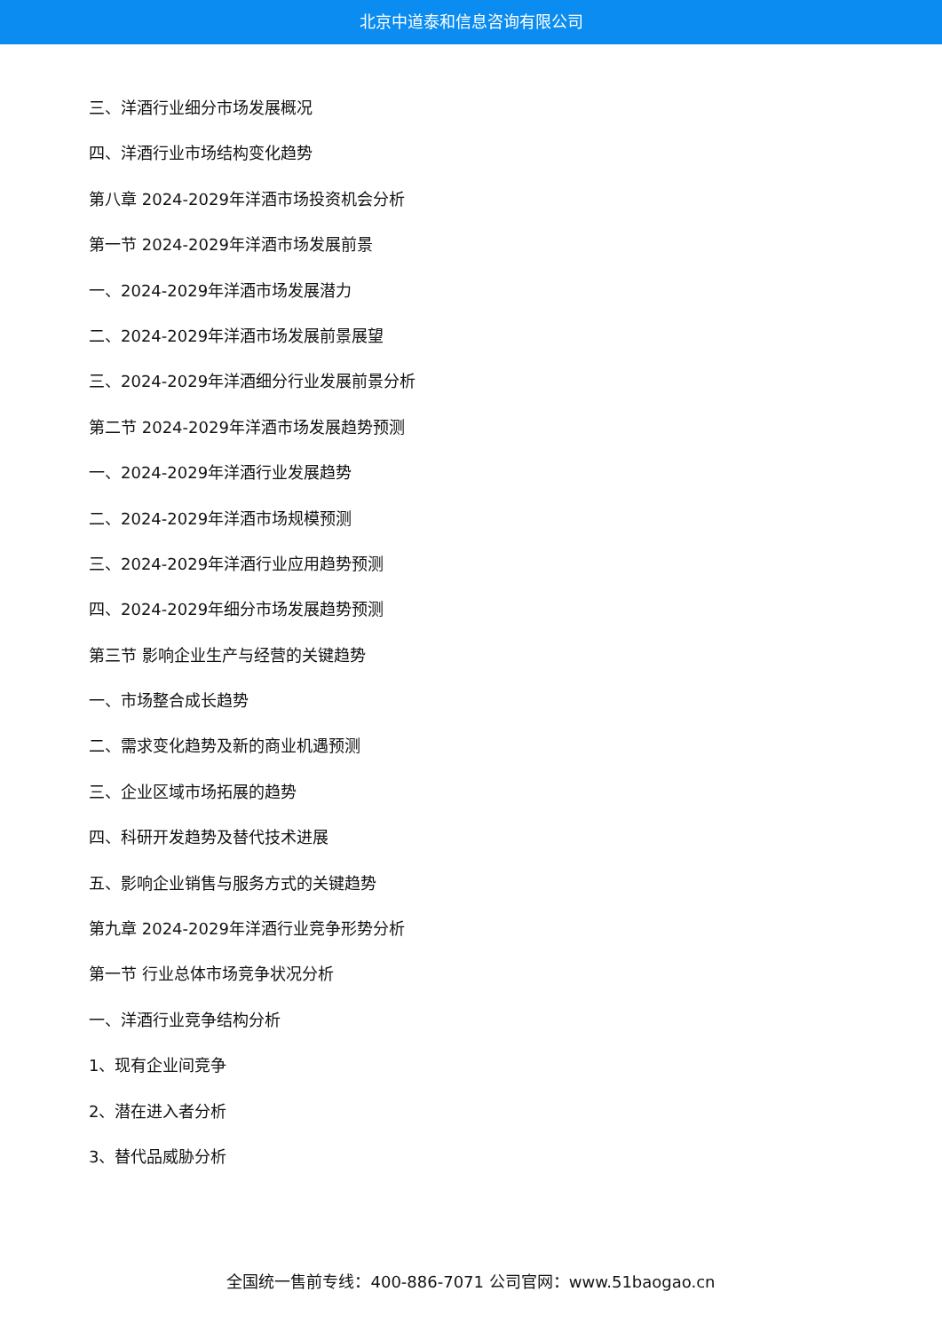北京中道泰和信息咨询有限公司
三、洋酒行业细分市场发展概况
四、洋酒行业市场结构变化趋势
第八章 2024-2029年洋酒市场投资机会分析
第一节 2024-2029年洋酒市场发展前景
一、2024-2029年洋酒市场发展潜力
二、2024-2029年洋酒市场发展前景展望
三、2024-2029年洋酒细分行业发展前景分析
第二节 2024-2029年洋酒市场发展趋势预测
一、2024-2029年洋酒行业发展趋势
二、2024-2029年洋酒市场规模预测
三、2024-2029年洋酒行业应用趋势预测
四、2024-2029年细分市场发展趋势预测
第三节 影响企业生产与经营的关键趋势
一、市场整合成长趋势
二、需求变化趋势及新的商业机遇预测
三、企业区域市场拓展的趋势
四、科研开发趋势及替代技术进展
五、影响企业销售与服务方式的关键趋势
第九章 2024-2029年洋酒行业竞争形势分析
第一节 行业总体市场竞争状况分析
一、洋酒行业竞争结构分析
1、现有企业间竞争
2、潜在进入者分析
3、替代品威胁分析
全国统一售前专线：400-886-7071 公司官网：www.51baogao.cn